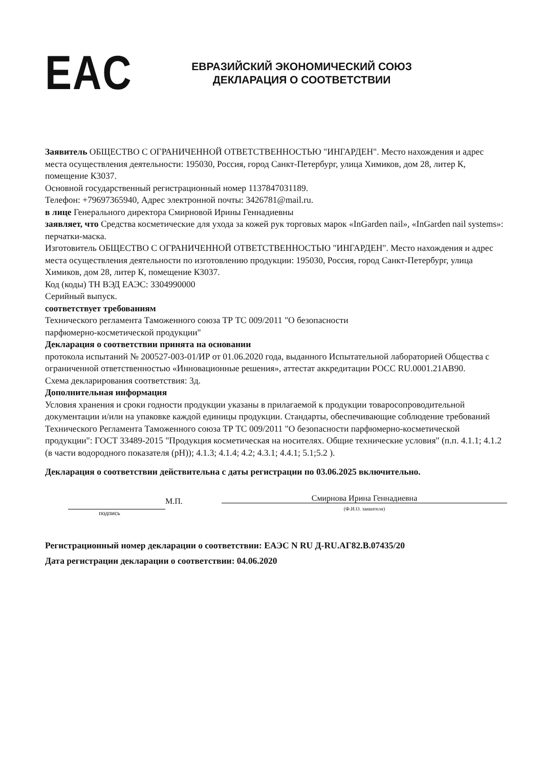EAC
ЕВРАЗИЙСКИЙ ЭКОНОМИЧЕСКИЙ СОЮЗ
ДЕКЛАРАЦИЯ О СООТВЕТСТВИИ
Заявитель ОБЩЕСТВО С ОГРАНИЧЕННОЙ ОТВЕТСТВЕННОСТЬЮ "ИНГАРДЕН". Место нахождения и адрес места осуществления деятельности: 195030, Россия, город Санкт-Петербург, улица Химиков, дом 28, литер К, помещение К3037.
Основной государственный регистрационный номер 1137847031189.
Телефон: +79697365940, Адрес электронной почты: 3426781@mail.ru.
в лице Генерального директора Смирновой Ирины Геннадиевны
заявляет, что Средства косметические для ухода за кожей рук торговых марок «InGarden nail», «InGarden nail systems»: перчатки-маска.
Изготовитель ОБЩЕСТВО С ОГРАНИЧЕННОЙ ОТВЕТСТВЕННОСТЬЮ "ИНГАРДЕН". Место нахождения и адрес места осуществления деятельности по изготовлению продукции: 195030, Россия, город Санкт-Петербург, улица Химиков, дом 28, литер К, помещение К3037.
Код (коды) ТН ВЭД ЕАЭС: 3304990000
Серийный выпуск.
соответствует требованиям
Технического регламента Таможенного союза ТР ТС 009/2011 "О безопасности
парфюмерно-косметической продукции"
Декларация о соответствии принята на основании
протокола испытаний № 200527-003-01/ИР от 01.06.2020 года, выданного Испытательной лабораторией Общества с ограниченной ответственностью «Инновационные решения», аттестат аккредитации РОСС RU.0001.21АВ90.
Схема декларирования соответствия: 3д.
Дополнительная информация
Условия хранения и сроки годности продукции указаны в прилагаемой к продукции товаросопроводительной документации и/или на упаковке каждой единицы продукции. Стандарты, обеспечивающие соблюдение требований Технического Регламента Таможенного союза ТР ТС 009/2011 "О безопасности парфюмерно-косметической продукции": ГОСТ 33489-2015 "Продукция косметическая на носителях. Общие технические условия" (п.п. 4.1.1; 4.1.2 (в части водородного показателя (pH)); 4.1.3; 4.1.4; 4.2; 4.3.1; 4.4.1; 5.1;5.2 ).
Декларация о соответствии действительна с даты регистрации по 03.06.2025 включительно.
подпись
М.П.
Смирнова Ирина Геннадиевна
(Ф.И.О. заявителя)
Регистрационный номер декларации о соответствии: ЕАЭС N RU Д-RU.АГ82.В.07435/20
Дата регистрации декларации о соответствии: 04.06.2020